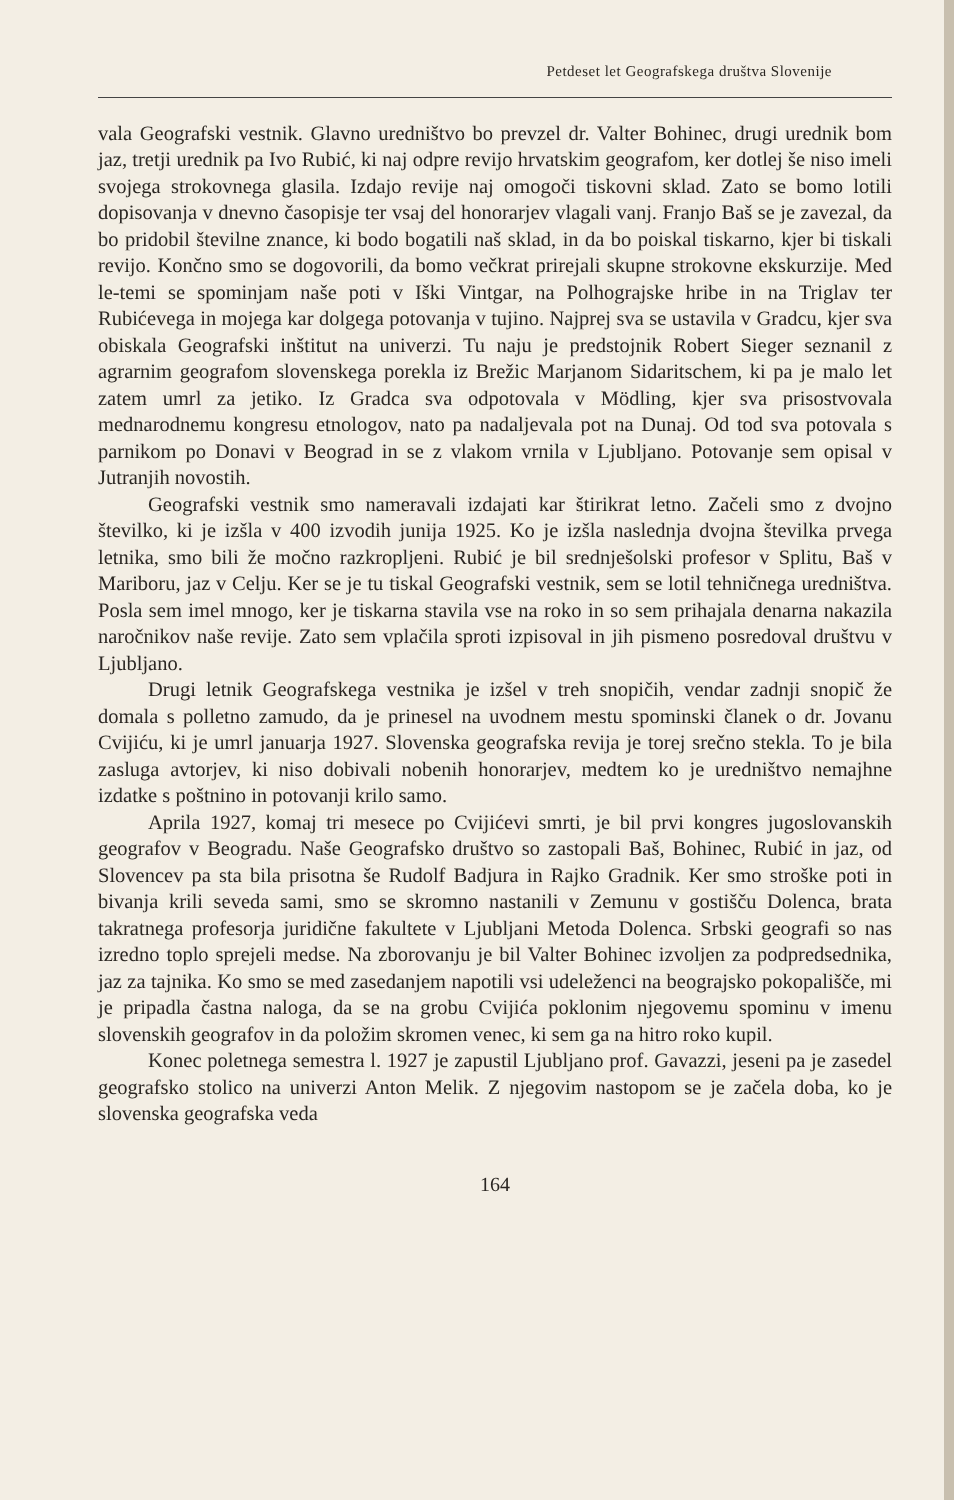Petdeset let Geografskega društva Slovenije
vala Geografski vestnik. Glavno uredništvo bo prevzel dr. Valter Bohinec, drugi urednik bom jaz, tretji urednik pa Ivo Rubić, ki naj odpre revijo hrvatskim geografom, ker dotlej še niso imeli svojega strokovnega glasila. Izdajo revije naj omogoči tiskovni sklad. Zato se bomo lotili dopisovanja v dnevno časopisje ter vsaj del honorarjev vlagali vanj. Franjo Baš se je zavezal, da bo pridobil številne znance, ki bodo bogatili naš sklad, in da bo poiskal tiskarno, kjer bi tiskali revijo. Končno smo se dogovorili, da bomo večkrat prirejali skupne strokovne ekskurzije. Med le-temi se spominjam naše poti v Iški Vintgar, na Polhograjske hribe in na Triglav ter Rubićevega in mojega kar dolgega potovanja v tujino. Najprej sva se ustavila v Gradcu, kjer sva obiskala Geografski inštitut na univerzi. Tu naju je predstojnik Robert Sieger seznanil z agrarnim geografom slovenskega porekla iz Brežic Marjanom Sidaritschem, ki pa je malo let zatem umrl za jetiko. Iz Gradca sva odpotovala v Mödling, kjer sva prisostvovala mednarodnemu kongresu etnologov, nato pa nadaljevala pot na Dunaj. Od tod sva potovala s parnikom po Donavi v Beograd in se z vlakom vrnila v Ljubljano. Potovanje sem opisal v Jutranjih novostih.
Geografski vestnik smo nameravali izdajati kar štirikrat letno. Začeli smo z dvojno številko, ki je izšla v 400 izvodih junija 1925. Ko je izšla naslednja dvojna številka prvega letnika, smo bili že močno razkropljeni. Rubić je bil srednješolski profesor v Splitu, Baš v Mariboru, jaz v Celju. Ker se je tu tiskal Geografski vestnik, sem se lotil tehničnega uredništva. Posla sem imel mnogo, ker je tiskarna stavila vse na roko in so sem prihajala denarna nakazila naročnikov naše revije. Zato sem vplačila sproti izpisoval in jih pismeno posredoval društvu v Ljubljano.
Drugi letnik Geografskega vestnika je izšel v treh snopičih, vendar zadnji snopič že domala s polletno zamudo, da je prinesel na uvodnem mestu spominski članek o dr. Jovanu Cvijiću, ki je umrl januarja 1927. Slovenska geografska revija je torej srečno stekla. To je bila zasluga avtorjev, ki niso dobivali nobenih honorarjev, medtem ko je uredništvo nemajhne izdatke s poštnino in potovanji krilo samo.
Aprila 1927, komaj tri mesece po Cvijićevi smrti, je bil prvi kongres jugoslovanskih geografov v Beogradu. Naše Geografsko društvo so zastopali Baš, Bohinec, Rubić in jaz, od Slovencev pa sta bila prisotna še Rudolf Badjura in Rajko Gradnik. Ker smo stroške poti in bivanja krili seveda sami, smo se skromno nastanili v Zemunu v gostišču Dolenca, brata takratnega profesorja juridične fakultete v Ljubljani Metoda Dolenca. Srbski geografi so nas izredno toplo sprejeli medse. Na zborovanju je bil Valter Bohinec izvoljen za podpredsednika, jaz za tajnika. Ko smo se med zasedanjem napotili vsi udeleženci na beograjsko pokopališče, mi je pripadla častna naloga, da se na grobu Cvijića poklonim njegovemu spominu v imenu slovenskih geografov in da položim skromen venec, ki sem ga na hitro roko kupil.
Konec poletnega semestra l. 1927 je zapustil Ljubljano prof. Gavazzi, jeseni pa je zasedel geografsko stolico na univerzi Anton Melik. Z njegovim nastopom se je začela doba, ko je slovenska geografska veda
164